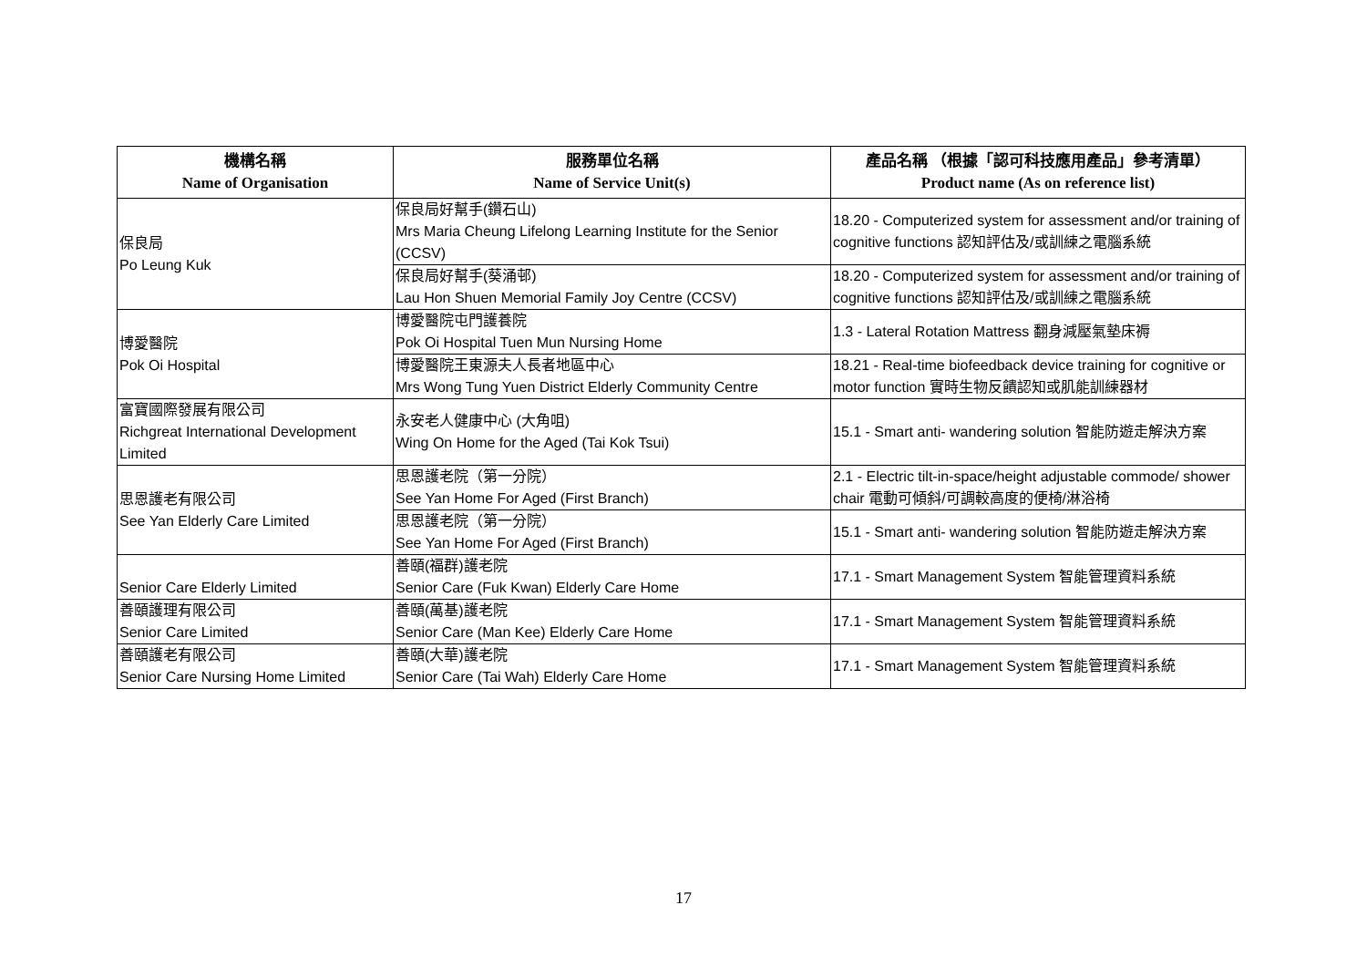| 機構名稱 Name of Organisation | 服務單位名稱 Name of Service Unit(s) | 產品名稱 （根據「認可科技應用產品」參考清單） Product name (As on reference list) |
| --- | --- | --- |
| 保良局 Po Leung Kuk | 保良局好幫手(鑽石山) Mrs Maria Cheung Lifelong Learning Institute for the Senior (CCSV) | 18.20 - Computerized system for assessment and/or training of cognitive functions 認知評估及/或訓練之電腦系統 |
| | 保良局好幫手(葵涌邨) Lau Hon Shuen Memorial Family Joy Centre (CCSV) | 18.20 - Computerized system for assessment and/or training of cognitive functions 認知評估及/或訓練之電腦系統 |
| 博愛醫院 Pok Oi Hospital | 博愛醫院屯門護養院 Pok Oi Hospital Tuen Mun Nursing Home | 1.3 - Lateral Rotation Mattress 翻身減壓氣墊床褥 |
| | 博愛醫院王東源夫人長者地區中心 Mrs Wong Tung Yuen District Elderly Community Centre | 18.21 - Real-time biofeedback device training for cognitive or motor function 實時生物反饋認知或肌能訓練器材 |
| 富寶國際發展有限公司 Richgreat International Development Limited | 永安老人健康中心 (大角咀) Wing On Home for the Aged (Tai Kok Tsui) | 15.1 - Smart anti- wandering solution 智能防遊走解決方案 |
| 思恩護老有限公司 See Yan Elderly Care Limited | 思恩護老院（第一分院） See Yan Home For Aged (First Branch) | 2.1 - Electric tilt-in-space/height adjustable commode/ shower chair 電動可傾斜/可調較高度的便椅/淋浴椅 |
| | 思恩護老院（第一分院） See Yan Home For Aged (First Branch) | 15.1 - Smart anti- wandering solution 智能防遊走解決方案 |
| Senior Care Elderly Limited | 善頤(福群)護老院 Senior Care (Fuk Kwan) Elderly Care Home | 17.1 - Smart Management System 智能管理資料系統 |
| 善頤護理有限公司 Senior Care Limited | 善頤(萬基)護老院 Senior Care (Man Kee) Elderly Care Home | 17.1 - Smart Management System 智能管理資料系統 |
| 善頤護老有限公司 Senior Care Nursing Home Limited | 善頤(大華)護老院 Senior Care (Tai Wah) Elderly Care Home | 17.1 - Smart Management System 智能管理資料系統 |
17